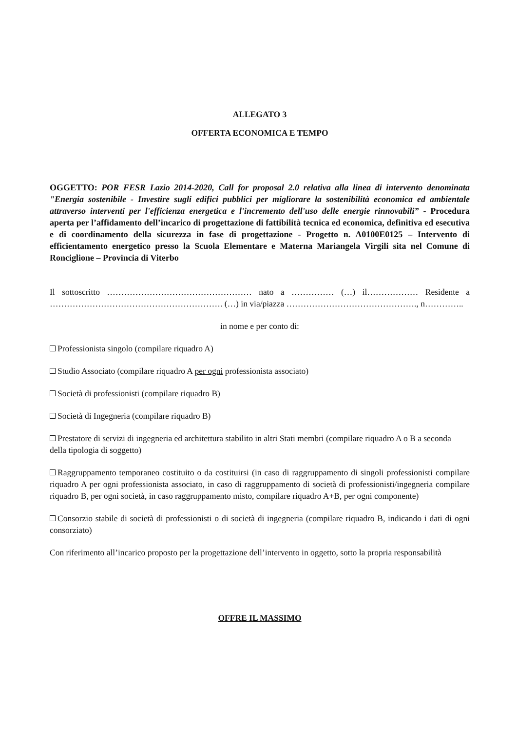ALLEGATO 3
OFFERTA ECONOMICA E TEMPO
OGGETTO: POR FESR Lazio 2014-2020, Call for proposal 2.0 relativa alla linea di intervento denominata "Energia sostenibile - Investire sugli edifici pubblici per migliorare la sostenibilità economica ed ambientale attraverso interventi per l'efficienza energetica e l'incremento dell'uso delle energie rinnovabili” - Procedura aperta per l’affidamento dell’incarico di progettazione di fattibilità tecnica ed economica, definitiva ed esecutiva e di coordinamento della sicurezza in fase di progettazione - Progetto n. A0100E0125 – Intervento di efficientamento energetico presso la Scuola Elementare e Materna Mariangela Virgili sita nel Comune di Ronciglione – Provincia di Viterbo
Il sottoscritto …………………………………………… nato a …………… (…) il……………… Residente a ……………………………………………………. (…) in via/piazza ………………………………………., n…………..
in nome e per conto di:
Professionista singolo (compilare riquadro A)
Studio Associato (compilare riquadro A per ogni professionista associato)
Società di professionisti (compilare riquadro B)
Società di Ingegneria (compilare riquadro B)
Prestatore di servizi di ingegneria ed architettura stabilito in altri Stati membri (compilare riquadro A o B a seconda della tipologia di soggetto)
Raggruppamento temporaneo costituito o da costituirsi (in caso di raggruppamento di singoli professionisti compilare riquadro A per ogni professionista associato, in caso di raggruppamento di società di professionisti/ingegneria compilare riquadro B, per ogni società, in caso raggruppamento misto, compilare riquadro A+B, per ogni componente)
Consorzio stabile di società di professionisti o di società di ingegneria (compilare riquadro B, indicando i dati di ogni consorziato)
Con riferimento all’incarico proposto per la progettazione dell’intervento in oggetto, sotto la propria responsabilità
OFFRE IL MASSIMO